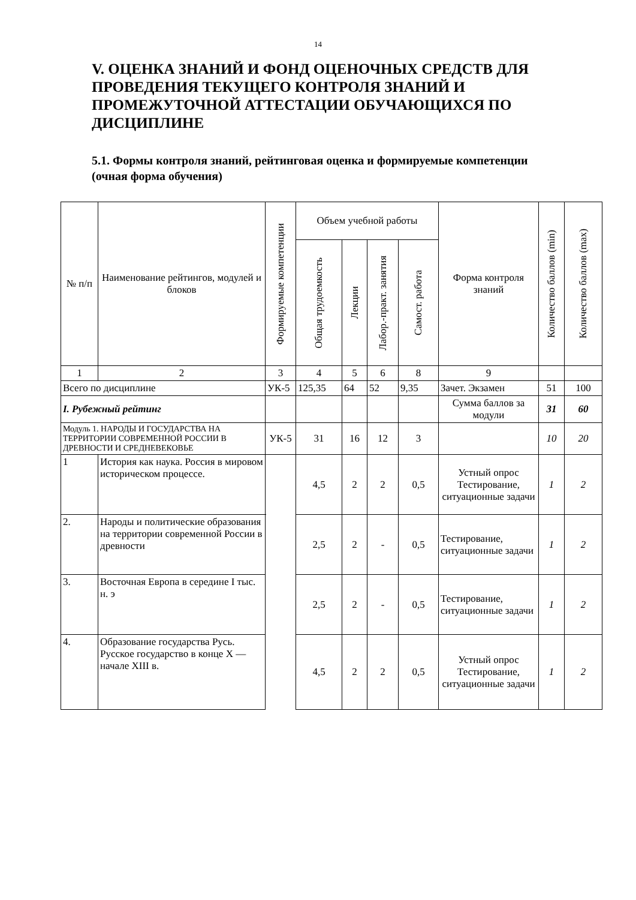14
V. ОЦЕНКА ЗНАНИЙ И ФОНД ОЦЕНОЧНЫХ СРЕДСТВ ДЛЯ ПРОВЕДЕНИЯ ТЕКУЩЕГО КОНТРОЛЯ ЗНАНИЙ И ПРОМЕЖУТОЧНОЙ АТТЕСТАЦИИ ОБУЧАЮЩИХСЯ ПО ДИСЦИПЛИНЕ
5.1. Формы контроля знаний, рейтинговая оценка и формируемые компетенции (очная форма обучения)
| № п/п | Наименование рейтингов, модулей и блоков | Формируемые компетенции | Объем учебной работы | | | | Форма контроля знаний | Количество баллов (min) | Количество баллов (max) |
| --- | --- | --- | --- | --- | --- | --- | --- | --- | --- |
| | | | Общая трудоемкость | Лекции | Лабор.-практ. занятия | Самост. работа | | | |
| 1 | 2 | 3 | 4 | 5 | 6 | 8 | 9 | | |
| Всего по дисциплине | | УК-5 | 125,35 | 64 | 52 | 9,35 | Зачет. Экзамен | 51 | 100 |
| I. Рубежный рейтинг | | | | | | | Сумма баллов за модули | 31 | 60 |
| Модуль 1. НАРОДЫ И ГОСУДАРСТВА НА ТЕРРИТОРИИ СОВРЕМЕННОЙ РОССИИ В ДРЕВНОСТИ И СРЕДНЕВЕКОВЬЕ | | УК-5 | 31 | 16 | 12 | 3 | | 10 | 20 |
| 1 | История как наука. Россия в мировом историческом процессе. | | 4,5 | 2 | 2 | 0,5 | Устный опрос Тестирование, ситуационные задачи | 1 | 2 |
| 2. | Народы и политические образования на территории современной России в древности | | 2,5 | 2 | - | 0,5 | Тестирование, ситуационные задачи | 1 | 2 |
| 3. | Восточная Европа в середине I тыс. н. э | | 2,5 | 2 | - | 0,5 | Тестирование, ситуационные задачи | 1 | 2 |
| 4. | Образование государства Русь. Русское государство в конце X — начале XIII в. | | 4,5 | 2 | 2 | 0,5 | Устный опрос Тестирование, ситуационные задачи | 1 | 2 |